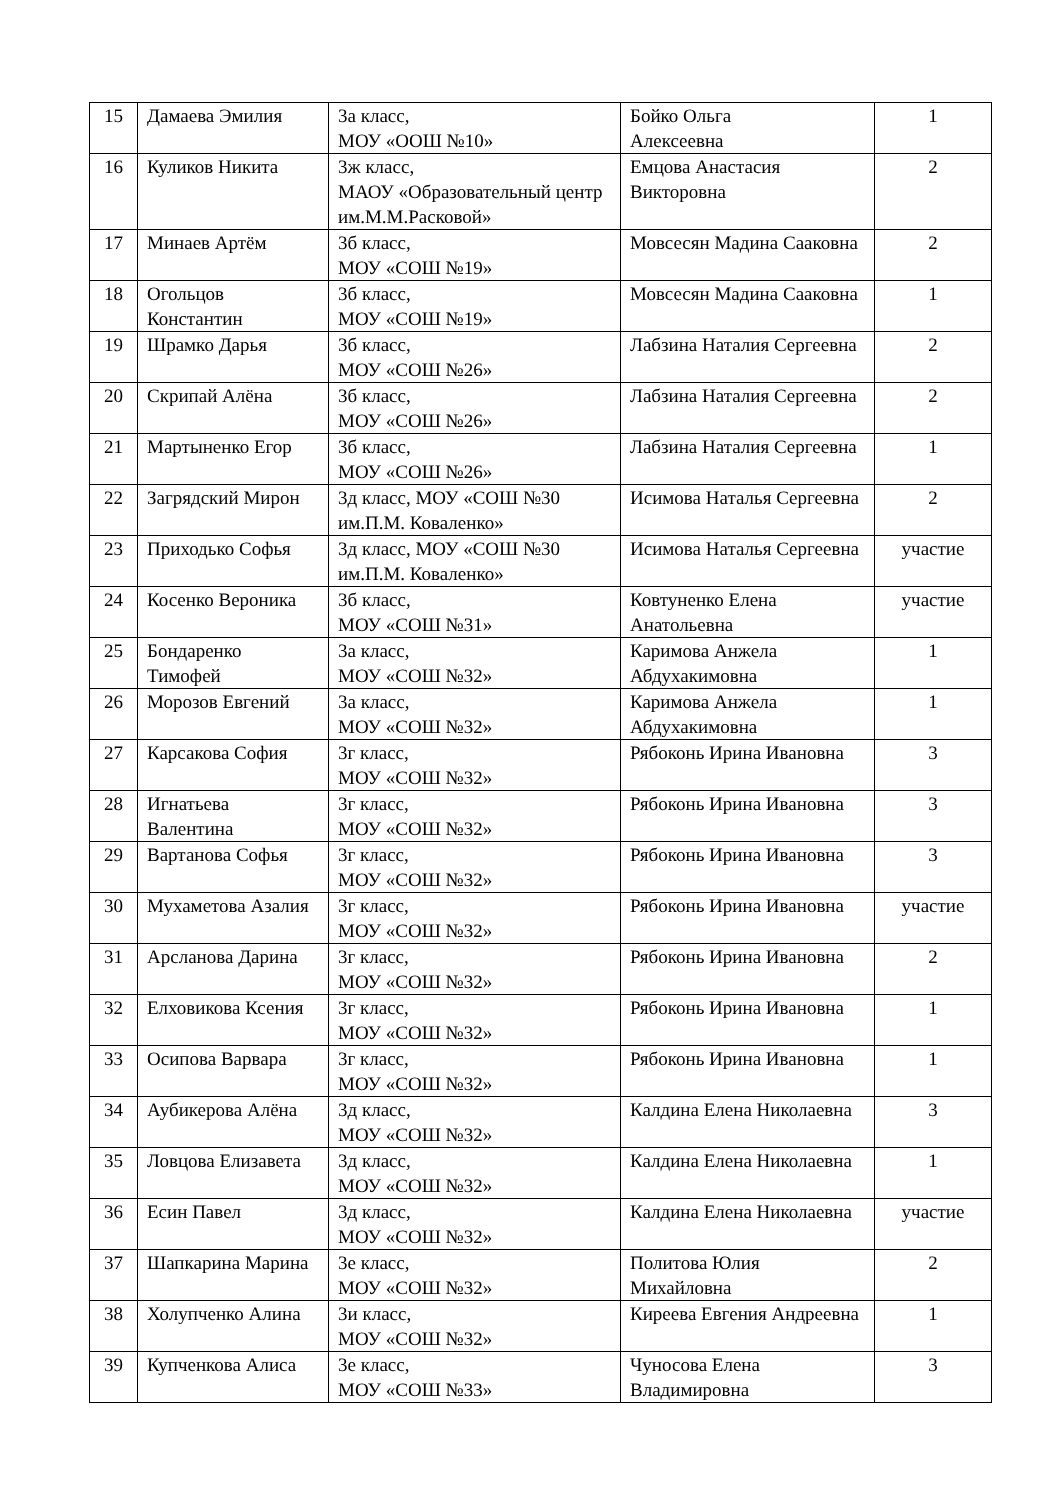| 15 | Дамаева Эмилия | 3а класс, МОУ «ООШ №10» | Бойко Ольга Алексеевна | 1 |
| 16 | Куликов Никита | 3ж класс, МАОУ «Образовательный центр им.М.М.Расковой» | Емцова Анастасия Викторовна | 2 |
| 17 | Минаев Артём | 3б класс, МОУ «СОШ №19» | Мовсесян Мадина Сааковна | 2 |
| 18 | Огольцов Константин | 3б класс, МОУ «СОШ №19» | Мовсесян Мадина Сааковна | 1 |
| 19 | Шрамко Дарья | 3б класс, МОУ «СОШ №26» | Лабзина Наталия Сергеевна | 2 |
| 20 | Скрипай Алёна | 3б класс, МОУ «СОШ №26» | Лабзина Наталия Сергеевна | 2 |
| 21 | Мартыненко Егор | 3б класс, МОУ «СОШ №26» | Лабзина Наталия Сергеевна | 1 |
| 22 | Загрядский Мирон | 3д класс, МОУ «СОШ №30 им.П.М. Коваленко» | Исимова Наталья Сергеевна | 2 |
| 23 | Приходько Софья | 3д класс, МОУ «СОШ №30 им.П.М. Коваленко» | Исимова Наталья Сергеевна | участие |
| 24 | Косенко Вероника | 3б класс, МОУ «СОШ №31» | Ковтуненко Елена Анатольевна | участие |
| 25 | Бондаренко Тимофей | 3а класс, МОУ «СОШ №32» | Каримова Анжела Абдухакимовна | 1 |
| 26 | Морозов Евгений | 3а класс, МОУ «СОШ №32» | Каримова Анжела Абдухакимовна | 1 |
| 27 | Карсакова София | 3г класс, МОУ «СОШ №32» | Рябоконь Ирина Ивановна | 3 |
| 28 | Игнатьева Валентина | 3г класс, МОУ «СОШ №32» | Рябоконь Ирина Ивановна | 3 |
| 29 | Вартанова Софья | 3г класс, МОУ «СОШ №32» | Рябоконь Ирина Ивановна | 3 |
| 30 | Мухаметова Азалия | 3г класс, МОУ «СОШ №32» | Рябоконь Ирина Ивановна | участие |
| 31 | Арсланова Дарина | 3г класс, МОУ «СОШ №32» | Рябоконь Ирина Ивановна | 2 |
| 32 | Елховикова Ксения | 3г класс, МОУ «СОШ №32» | Рябоконь Ирина Ивановна | 1 |
| 33 | Осипова Варвара | 3г класс, МОУ «СОШ №32» | Рябоконь Ирина Ивановна | 1 |
| 34 | Аубикерова Алёна | 3д класс, МОУ «СОШ №32» | Калдина Елена Николаевна | 3 |
| 35 | Ловцова Елизавета | 3д класс, МОУ «СОШ №32» | Калдина Елена Николаевна | 1 |
| 36 | Есин Павел | 3д класс, МОУ «СОШ №32» | Калдина Елена Николаевна | участие |
| 37 | Шапкарина Марина | 3е класс, МОУ «СОШ №32» | Политова Юлия Михайловна | 2 |
| 38 | Холупченко Алина | 3и класс, МОУ «СОШ №32» | Киреева Евгения Андреевна | 1 |
| 39 | Купченкова Алиса | 3е класс, МОУ «СОШ №33» | Чуносова Елена Владимировна | 3 |